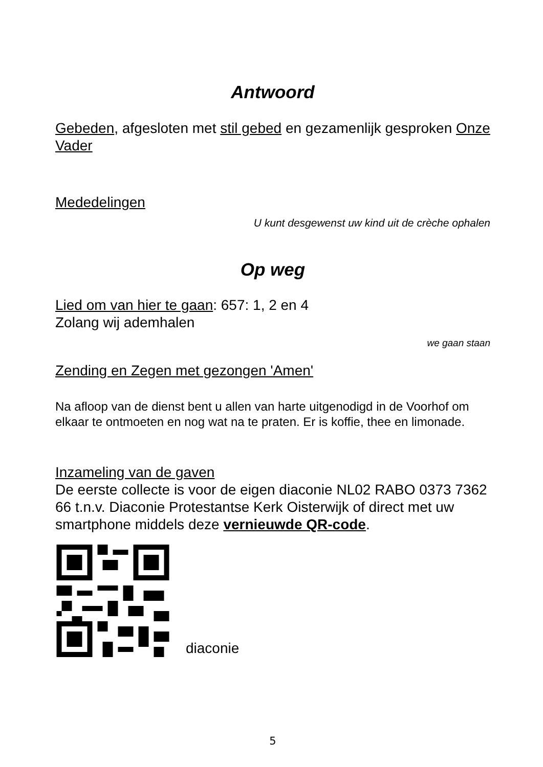Antwoord
Gebeden, afgesloten met stil gebed en gezamenlijk gesproken Onze Vader
Mededelingen
U kunt desgewenst uw kind uit de crèche ophalen
Op weg
Lied om van hier te gaan: 657: 1, 2 en 4
Zolang wij ademhalen
we gaan staan
Zending en Zegen met gezongen 'Amen'
Na afloop van de dienst bent u allen van harte uitgenodigd in de Voorhof om elkaar te ontmoeten en nog wat na te praten. Er is koffie, thee en limonade.
Inzameling van de gaven
De eerste collecte is voor de eigen diaconie NL02 RABO 0373 7362 66 t.n.v. Diaconie Protestantse Kerk Oisterwijk of direct met uw smartphone middels deze vernieuwde QR-code.
diaconie
5